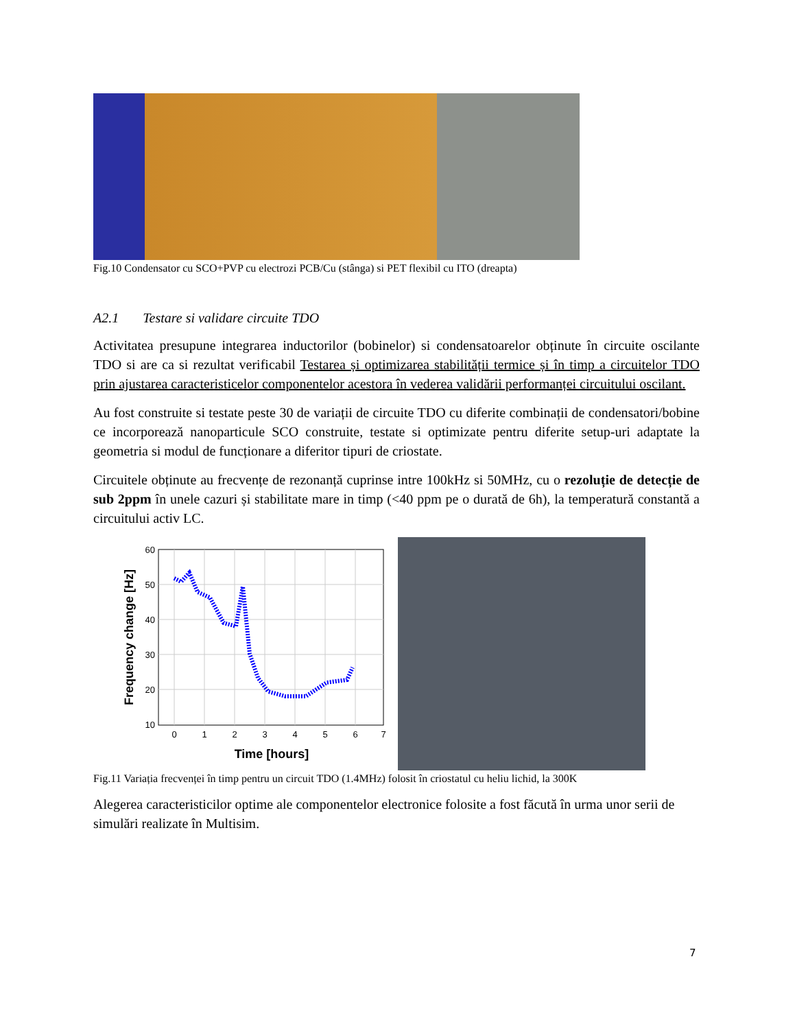Fig.10 Condensator cu SCO+PVP cu electrozi PCB/Cu (stânga) si PET flexibil cu ITO (dreapta)
A2.1 Testare si validare circuite TDO
Activitatea presupune integrarea inductorilor (bobinelor) si condensatoarelor obținute în circuite oscilante TDO si are ca si rezultat verificabil Testarea și optimizarea stabilității termice și în timp a circuitelor TDO prin ajustarea caracteristicelor componentelor acestora în vederea validării performanței circuitului oscilant.
Au fost construite si testate peste 30 de variații de circuite TDO cu diferite combinații de condensatori/bobine ce incorporează nanoparticule SCO construite, testate si optimizate pentru diferite setup-uri adaptate la geometria si modul de funcționare a diferitor tipuri de criostate.
Circuitele obținute au frecvențe de rezonanță cuprinse intre 100kHz si 50MHz, cu o rezoluție de detecție de sub 2ppm în unele cazuri și stabilitate mare in timp (<40 ppm pe o durată de 6h), la temperatură constantă a circuitului activ LC.
60
50
40
30
20
10
0
1
2
3
4
5
6
7
Time [hours]
Frequency change [Hz]
Fig.11 Variația frecvenței în timp pentru un circuit TDO (1.4MHz) folosit în criostatul cu heliu lichid, la 300K
Alegerea caracteristicilor optime ale componentelor electronice folosite a fost făcută în urma unor serii de simulări realizate în Multisim.
7